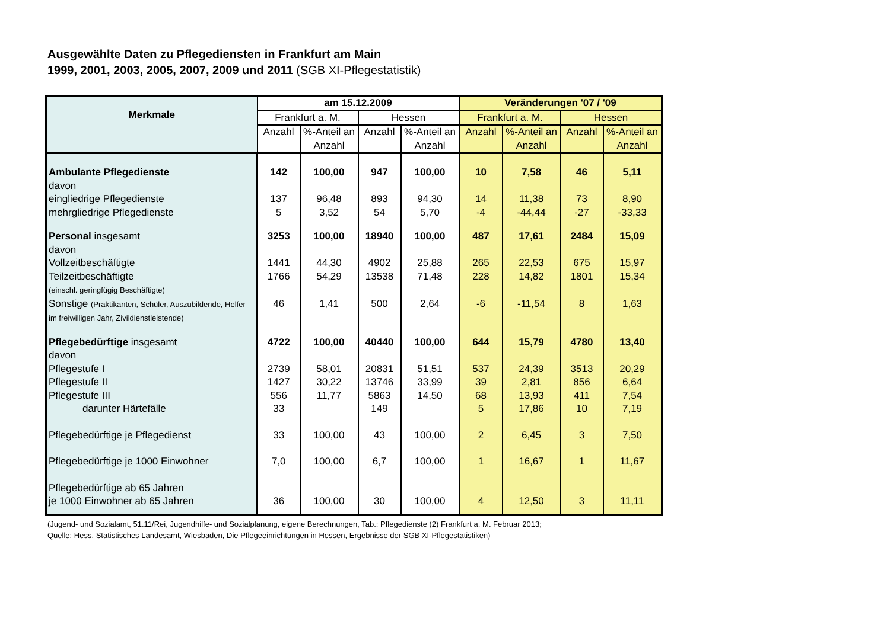Ausgewählte Daten zu Pflegediensten in Frankfurt am Main
1999, 2001, 2003, 2005, 2007, 2009 und 2011 (SGB XI-Pflegestatistik)
| Merkmale | am 15.12.2009 | | | | Veränderungen '07 / '09 | | | |
| --- | --- | --- | --- | --- | --- | --- | --- | --- |
| | Frankfurt a. M. | | Hessen | | Frankfurt a. M. | | Hessen | |
| | Anzahl | %-Anteil an Anzahl | Anzahl | %-Anteil an Anzahl | Anzahl | %-Anteil an Anzahl | Anzahl | %-Anteil an Anzahl |
| Ambulante Pflegedienste | 142 | 100,00 | 947 | 100,00 | 10 | 7,58 | 46 | 5,11 |
| davon | | | | | | | | |
| eingliedrige Pflegedienste | 137 | 96,48 | 893 | 94,30 | 14 | 11,38 | 73 | 8,90 |
| mehrgliedrige Pflegedienste | 5 | 3,52 | 54 | 5,70 | -4 | -44,44 | -27 | -33,33 |
| Personal insgesamt | 3253 | 100,00 | 18940 | 100,00 | 487 | 17,61 | 2484 | 15,09 |
| davon | | | | | | | | |
| Vollzeitbeschäftigte | 1441 | 44,30 | 4902 | 25,88 | 265 | 22,53 | 675 | 15,97 |
| Teilzeitbeschäftigte (einschl. geringfügig Beschäftigte) | 1766 | 54,29 | 13538 | 71,48 | 228 | 14,82 | 1801 | 15,34 |
| Sonstige (Praktikanten, Schüler, Auszubildende, Helfer im freiwilligen Jahr, Zivildienstleistende) | 46 | 1,41 | 500 | 2,64 | -6 | -11,54 | 8 | 1,63 |
| Pflegebedürftige insgesamt | 4722 | 100,00 | 40440 | 100,00 | 644 | 15,79 | 4780 | 13,40 |
| davon | | | | | | | | |
| Pflegestufe I | 2739 | 58,01 | 20831 | 51,51 | 537 | 24,39 | 3513 | 20,29 |
| Pflegestufe II | 1427 | 30,22 | 13746 | 33,99 | 39 | 2,81 | 856 | 6,64 |
| Pflegestufe III | 556 | 11,77 | 5863 | 14,50 | 68 | 13,93 | 411 | 7,54 |
| darunter Härtefälle | 33 | | 149 | | 5 | 17,86 | 10 | 7,19 |
| Pflegebedürftige je Pflegedienst | 33 | 100,00 | 43 | 100,00 | 2 | 6,45 | 3 | 7,50 |
| Pflegebedürftige je 1000 Einwohner | 7,0 | 100,00 | 6,7 | 100,00 | 1 | 16,67 | 1 | 11,67 |
| Pflegebedürftige ab 65 Jahren je 1000 Einwohner ab 65 Jahren | 36 | 100,00 | 30 | 100,00 | 4 | 12,50 | 3 | 11,11 |
(Jugend- und Sozialamt, 51.11/Rei, Jugendhilfe- und Sozialplanung, eigene Berechnungen, Tab.: Pflegedienste (2) Frankfurt a. M. Februar 2013;
Quelle: Hess. Statistisches Landesamt, Wiesbaden, Die Pflegeeinrichtungen in Hessen, Ergebnisse der SGB XI-Pflegestatistiken)